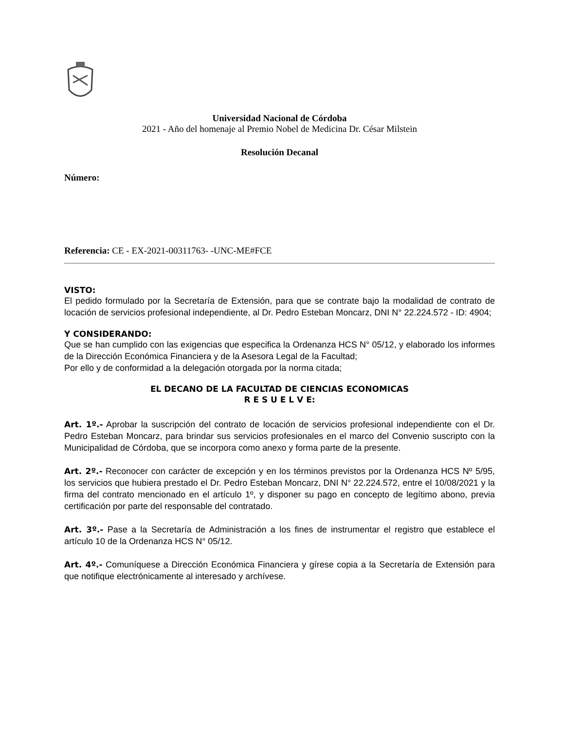Universidad Nacional de Córdoba
2021 - Año del homenaje al Premio Nobel de Medicina Dr. César Milstein
Resolución Decanal
Número:
Referencia: CE - EX-2021-00311763- -UNC-ME#FCE
VISTO:
El pedido formulado por la Secretaría de Extensión, para que se contrate bajo la modalidad de contrato de locación de servicios profesional independiente, al Dr. Pedro Esteban Moncarz, DNI N° 22.224.572 - ID: 4904;
Y CONSIDERANDO:
Que se han cumplido con las exigencias que especifica la Ordenanza HCS N° 05/12, y elaborado los informes de la Dirección Económica Financiera y de la Asesora Legal de la Facultad;
Por ello y de conformidad a la delegación otorgada por la norma citada;
EL DECANO DE LA FACULTAD DE CIENCIAS ECONOMICAS
R E S U E L V E:
Art. 1º.- Aprobar la suscripción del contrato de locación de servicios profesional independiente con el Dr. Pedro Esteban Moncarz, para brindar sus servicios profesionales en el marco del Convenio suscripto con la Municipalidad de Córdoba, que se incorpora como anexo y forma parte de la presente.
Art. 2º.- Reconocer con carácter de excepción y en los términos previstos por la Ordenanza HCS Nº 5/95, los servicios que hubiera prestado el Dr. Pedro Esteban Moncarz, DNI N° 22.224.572, entre el 10/08/2021 y la firma del contrato mencionado en el artículo 1º, y disponer su pago en concepto de legítimo abono, previa certificación por parte del responsable del contratado.
Art. 3º.- Pase a la Secretaría de Administración a los fines de instrumentar el registro que establece el artículo 10 de la Ordenanza HCS N° 05/12.
Art. 4º.- Comuníquese a Dirección Económica Financiera y gírese copia a la Secretaría de Extensión para que notifique electrónicamente al interesado y archívese.